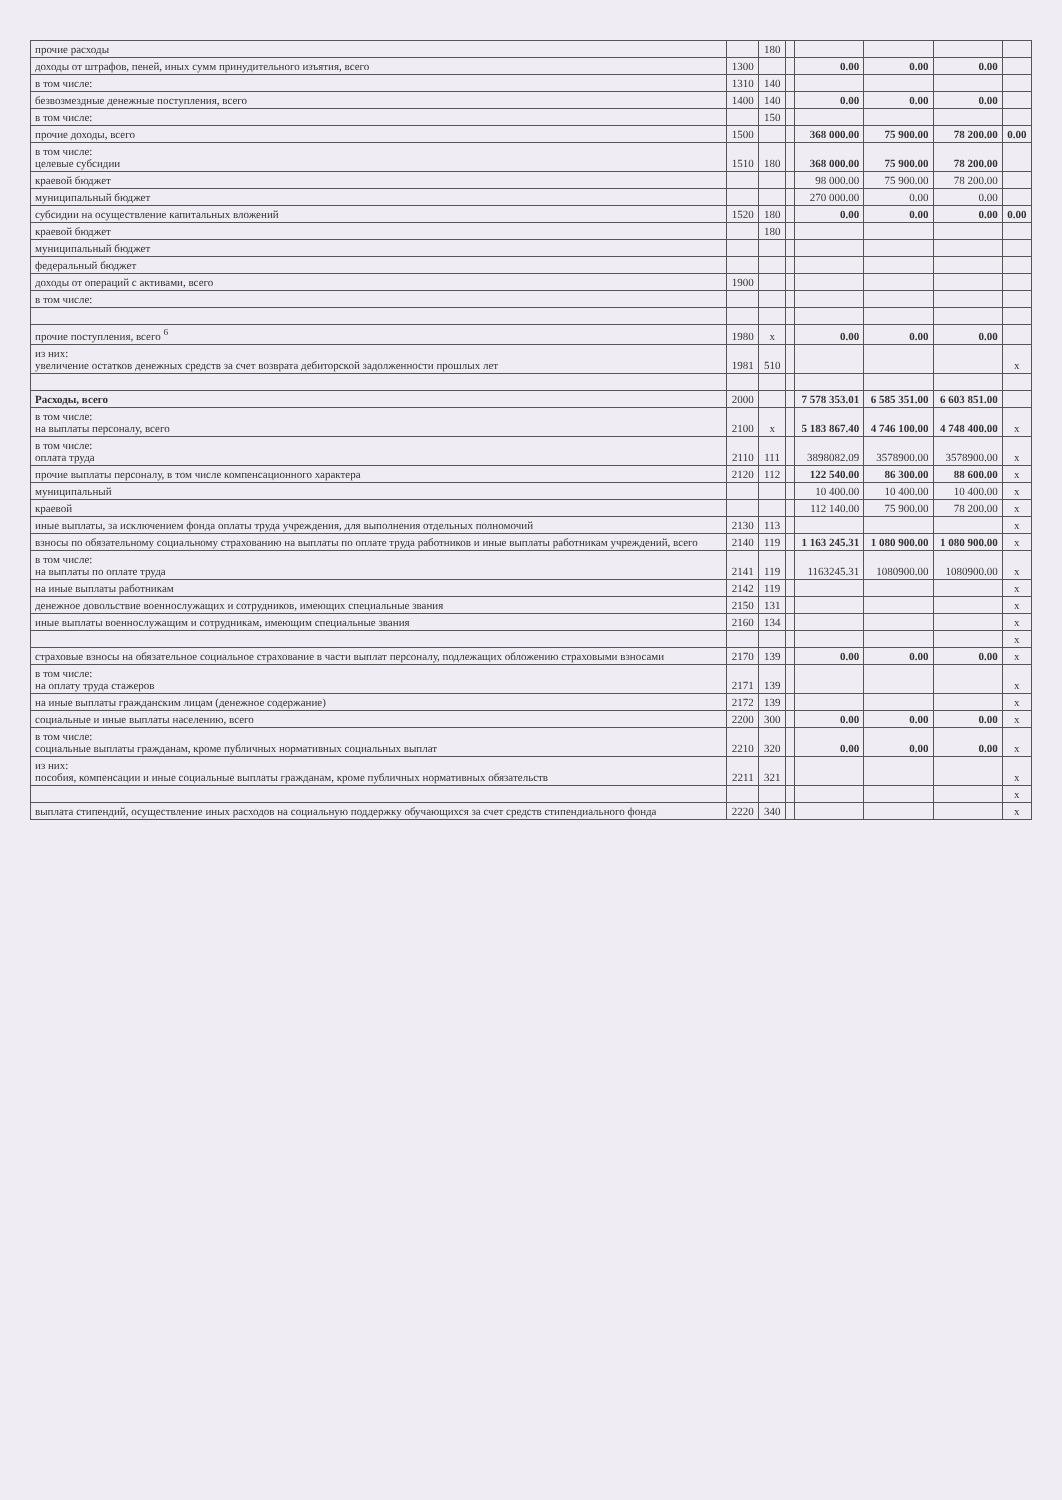| прочие расходы | | 180 | | | | | |
| доходы от штрафов, пеней, иных сумм принудительного изъятия, всего | 1300 | | | 0.00 | 0.00 | 0.00 | |
| в том числе: | 1310 | 140 | | | | | |
| безвозмездные денежные поступления, всего | 1400 | 140 | | 0.00 | 0.00 | 0.00 | |
| в том числе: | | 150 | | | | | |
| прочие доходы, всего | 1500 | | | 368 000.00 | 75 900.00 | 78 200.00 | 0.00 |
| в том числе: целевые субсидии | 1510 | 180 | | 368 000.00 | 75 900.00 | 78 200.00 | |
| краевой бюджет | | | | 98 000.00 | 75 900.00 | 78 200.00 | |
| муниципальный бюджет | | | | 270 000.00 | 0.00 | 0.00 | |
| субсидии на осуществление капитальных вложений | 1520 | 180 | | 0.00 | 0.00 | 0.00 | 0.00 |
| краевой бюджет | | 180 | | | | | |
| муниципальный бюджет | | | | | | | |
| федеральный бюджет | | | | | | | |
| доходы от операций с активами, всего | 1900 | | | | | | |
| в том числе: | | | | | | | |
| прочие поступления, всего <sup>6</sup> | 1980 | x | | 0.00 | 0.00 | 0.00 | |
| из них: увеличение остатков денежных средств за счет возврата дебиторской задолженности прошлых лет | 1981 | 510 | | | | | x |
| Расходы, всего | 2000 | | | 7 578 353.01 | 6 585 351.00 | 6 603 851.00 | |
| в том числе: на выплаты персоналу, всего | 2100 | x | | 5 183 867.40 | 4 746 100.00 | 4 748 400.00 | x |
| в том числе: оплата труда | 2110 | 111 | | 3898082.09 | 3578900.00 | 3578900.00 | x |
| прочие выплаты персоналу, в том числе компенсационного характера | 2120 | 112 | | 122 540.00 | 86 300.00 | 88 600.00 | x |
| муниципальный | | | | 10 400.00 | 10 400.00 | 10 400.00 | x |
| краевой | | | | 112 140.00 | 75 900.00 | 78 200.00 | x |
| иные выплаты, за исключением фонда оплаты труда учреждения, для выполнения отдельных полномочий | 2130 | 113 | | | | | x |
| взносы по обязательному социальному страхованию на выплаты по оплате труда работников и иные выплаты работникам учреждений, всего | 2140 | 119 | | 1 163 245.31 | 1 080 900.00 | 1 080 900.00 | x |
| в том числе: на выплаты по оплате труда | 2141 | 119 | | 1163245.31 | 1080900.00 | 1080900.00 | x |
| на иные выплаты работникам | 2142 | 119 | | | | | x |
| денежное довольствие военнослужащих и сотрудников, имеющих специальные звания | 2150 | 131 | | | | | x |
| иные выплаты военнослужащим и сотрудникам, имеющим специальные звания | 2160 | 134 | | | | | x |
| | | | | | | | x |
| страховые взносы на обязательное социальное страхование в части выплат персоналу, подлежащих обложению страховыми взносами | 2170 | 139 | | 0.00 | 0.00 | 0.00 | x |
| в том числе: на оплату труда стажеров | 2171 | 139 | | | | | x |
| на иные выплаты гражданским лицам (денежное содержание) | 2172 | 139 | | | | | x |
| социальные и иные выплаты населению, всего | 2200 | 300 | | 0.00 | 0.00 | 0.00 | x |
| в том числе: социальные выплаты гражданам, кроме публичных нормативных социальных выплат | 2210 | 320 | | 0.00 | 0.00 | 0.00 | x |
| из них: пособия, компенсации и иные социальные выплаты гражданам, кроме публичных нормативных обязательств | 2211 | 321 | | | | | x |
| | | | | | | | x |
| выплата стипендий, осуществление иных расходов на социальную поддержку обучающихся за счет средств стипендиального фонда | 2220 | 340 | | | | | x |